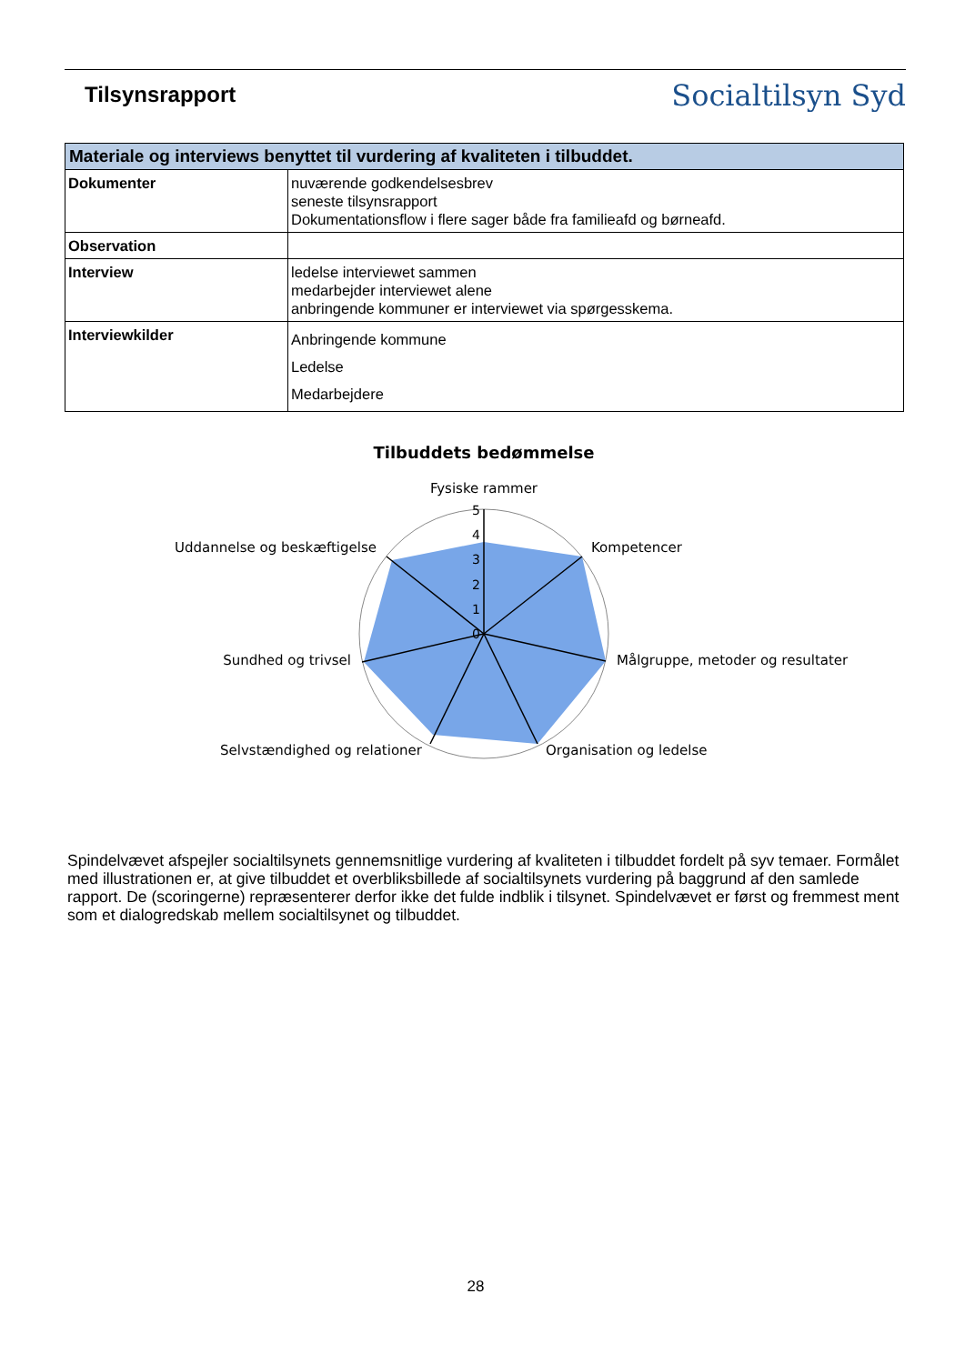Tilsynsrapport
Socialtilsyn Syd
| Materiale og interviews benyttet til vurdering af kvaliteten i tilbuddet. | |
| --- | --- |
| Dokumenter | nuværende godkendelsesbrev seneste tilsynsrapport Dokumentationsflow i flere sager både fra familieafd og børneafd. |
| Observation | |
| Interview | ledelse interviewet sammen medarbejder interviewet alene anbringende kommuner er interviewet via spørgesskema. |
| Interviewkilder | Anbringende kommune Ledelse Medarbejdere |
Tilbuddets bedømmelse
0
1
2
3
4
5
Fysiske rammer
Kompetencer
Målgruppe, metoder og resultater
Organisation og ledelse
Selvstændighed og relationer
Sundhed og trivsel
Uddannelse og beskæftigelse
Spindelvævet afspejler socialtilsynets gennemsnitlige vurdering af kvaliteten i tilbuddet fordelt på syv temaer. Formålet med illustrationen er, at give tilbuddet et overbliksbillede af socialtilsynets vurdering på baggrund af den samlede rapport. De (scoringerne) repræsenterer derfor ikke det fulde indblik i tilsynet. Spindelvævet er først og fremmest ment som et dialogredskab mellem socialtilsynet og tilbuddet.
28